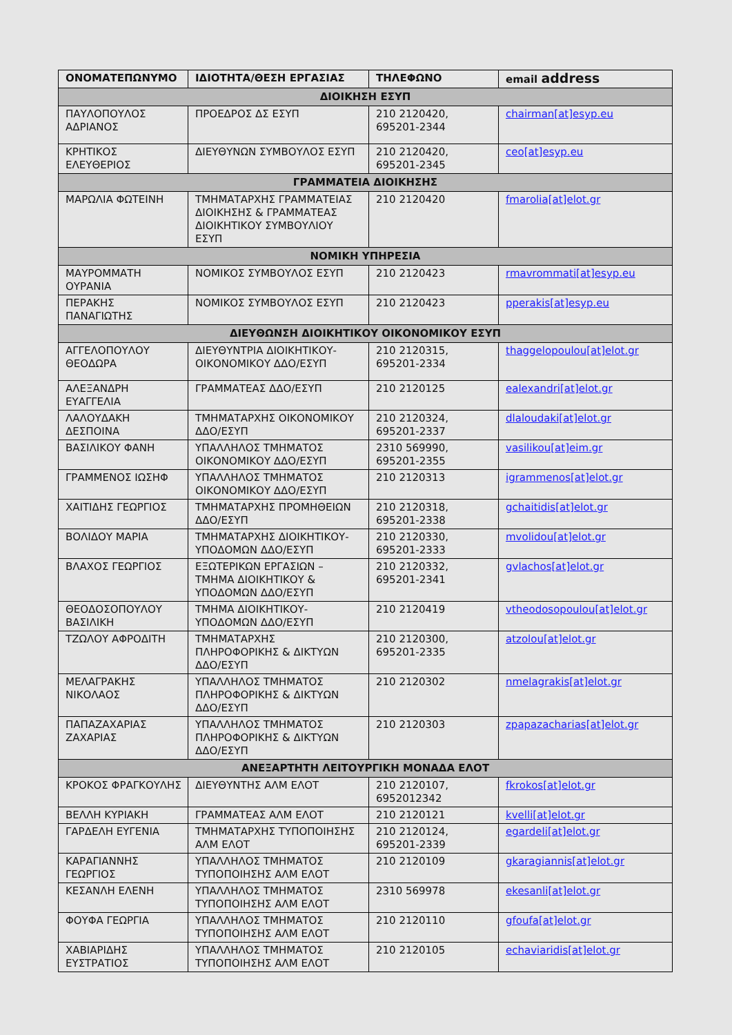| ΟΝΟΜΑΤΕΠΩΝΥΜΟ | ΙΔΙΟΤΗΤΑ/ΘΕΣΗ ΕΡΓΑΣΙΑΣ | ΤΗΛΕΦΩΝΟ | email address |
| --- | --- | --- | --- |
| ΔΙΟΙΚΗΣΗ ΕΣΥΠ | | | |
| ΠΑΥΛΟΠΟΥΛΟΣ ΑΔΡΙΑΝΟΣ | ΠΡΟΕΔΡΟΣ ΔΣ ΕΣΥΠ | 210 2120420, 695201-2344 | chairman[at]esyp.eu |
| ΚΡΗΤΙΚΟΣ ΕΛΕΥΘΕΡΙΟΣ | ΔΙΕΥΘΥΝΩΝ ΣΥΜΒΟΥΛΟΣ ΕΣΥΠ | 210 2120420, 695201-2345 | ceo[at]esyp.eu |
| ΓΡΑΜΜΑΤΕΙΑ ΔΙΟΙΚΗΣΗΣ | | | |
| ΜΑΡΩΛΙΑ ΦΩΤΕΙΝΗ | ΤΜΗΜΑΤΑΡΧΗΣ ΓΡΑΜΜΑΤΕΙΑΣ ΔΙΟΙΚΗΣΗΣ & ΓΡΑΜΜΑΤΕΑΣ ΔΙΟΙΚΗΤΙΚΟΥ ΣΥΜΒΟΥΛΙΟΥ ΕΣΥΠ | 210 2120420 | fmarolia[at]elot.gr |
| ΝΟΜΙΚΗ ΥΠΗΡΕΣΙΑ | | | |
| ΜΑΥΡΟΜΜΑΤΗ ΟΥΡΑΝΙΑ | ΝΟΜΙΚΟΣ ΣΥΜΒΟΥΛΟΣ ΕΣΥΠ | 210 2120423 | rmavrommati[at]esyp.eu |
| ΠΕΡΑΚΗΣ ΠΑΝΑΓΙΩΤΗΣ | ΝΟΜΙΚΟΣ ΣΥΜΒΟΥΛΟΣ ΕΣΥΠ | 210 2120423 | pperakis[at]esyp.eu |
| ΔΙΕΥΘΩΝΣΗ ΔΙΟΙΚΗΤΙΚΟΥ ΟΙΚΟΝΟΜΙΚΟΥ ΕΣΥΠ | | | |
| ΑΓΓΕΛΟΠΟΥΛΟΥ ΘΕΟΔΩΡΑ | ΔΙΕΥΘΥΝΤΡΙΑ ΔΙΟΙΚΗΤΙΚΟΥ-ΟΙΚΟΝΟΜΙΚΟΥ ΔΔΟ/ΕΣΥΠ | 210 2120315, 695201-2334 | thaggelopoulou[at]elot.gr |
| ΑΛΕΞΑΝΔΡΗ ΕΥΑΓΓΕΛΙΑ | ΓΡΑΜΜΑΤΕΑΣ ΔΔΟ/ΕΣΥΠ | 210 2120125 | ealexandri[at]elot.gr |
| ΛΑΛΟΥΔΑΚΗ ΔΕΣΠΟΙΝΑ | ΤΜΗΜΑΤΑΡΧΗΣ ΟΙΚΟΝΟΜΙΚΟΥ ΔΔΟ/ΕΣΥΠ | 210 2120324, 695201-2337 | dlaloudaki[at]elot.gr |
| ΒΑΣΙΛΙΚΟΥ ΦΑΝΗ | ΥΠΑΛΛΗΛΟΣ ΤΜΗΜΑΤΟΣ ΟΙΚΟΝΟΜΙΚΟΥ ΔΔΟ/ΕΣΥΠ | 2310 569990, 695201-2355 | vasilikou[at]eim.gr |
| ΓΡΑΜΜΕΝΟΣ ΙΩΣΗΦ | ΥΠΑΛΛΗΛΟΣ ΤΜΗΜΑΤΟΣ ΟΙΚΟΝΟΜΙΚΟΥ ΔΔΟ/ΕΣΥΠ | 210 2120313 | igrammenos[at]elot.gr |
| ΧΑΙΤΙΔΗΣ ΓΕΩΡΓΙΟΣ | ΤΜΗΜΑΤΑΡΧΗΣ ΠΡΟΜΗΘΕΙΩΝ ΔΔΟ/ΕΣΥΠ | 210 2120318, 695201-2338 | gchaitidis[at]elot.gr |
| ΒΟΛΙΔΟΥ ΜΑΡΙΑ | ΤΜΗΜΑΤΑΡΧΗΣ ΔΙΟΙΚΗΤΙΚΟΥ-ΥΠΟΔΟΜΩΝ ΔΔΟ/ΕΣΥΠ | 210 2120330, 695201-2333 | mvolidou[at]elot.gr |
| ΒΛΑΧΟΣ ΓΕΩΡΓΙΟΣ | ΕΞΩΤΕΡΙΚΩΝ ΕΡΓΑΣΙΩΝ – ΤΜΗΜΑ ΔΙΟΙΚΗΤΙΚΟΥ & ΥΠΟΔΟΜΩΝ ΔΔΟ/ΕΣΥΠ | 210 2120332, 695201-2341 | gvlachos[at]elot.gr |
| ΘΕΟΔΟΣΟΠΟΥΛΟΥ ΒΑΣΙΛΙΚΗ | ΤΜΗΜΑ ΔΙΟΙΚΗΤΙΚΟΥ-ΥΠΟΔΟΜΩΝ ΔΔΟ/ΕΣΥΠ | 210 2120419 | vtheodosopoulou[at]elot.gr |
| ΤΖΩΛΟΥ ΑΦΡΟΔΙΤΗ | ΤΜΗΜΑΤΑΡΧΗΣ ΠΛΗΡΟΦΟΡΙΚΗΣ & ΔΙΚΤΥΩΝ ΔΔΟ/ΕΣΥΠ | 210 2120300, 695201-2335 | atzolou[at]elot.gr |
| ΜΕΛΑΓΡΑΚΗΣ ΝΙΚΟΛΑΟΣ | ΥΠΑΛΛΗΛΟΣ ΤΜΗΜΑΤΟΣ ΠΛΗΡΟΦΟΡΙΚΗΣ & ΔΙΚΤΥΩΝ ΔΔΟ/ΕΣΥΠ | 210 2120302 | nmelagrakis[at]elot.gr |
| ΠΑΠΑΖΑΧΑΡΙΑΣ ΖΑΧΑΡΙΑΣ | ΥΠΑΛΛΗΛΟΣ ΤΜΗΜΑΤΟΣ ΠΛΗΡΟΦΟΡΙΚΗΣ & ΔΙΚΤΥΩΝ ΔΔΟ/ΕΣΥΠ | 210 2120303 | zpapazacharias[at]elot.gr |
| ΑΝΕΞΑΡΤΗΤΗ ΛΕΙΤΟΥΡΓΙΚΗ ΜΟΝΑΔΑ ΕΛΟΤ | | | |
| ΚΡΟΚΟΣ ΦΡΑΓΚΟΥΛΗΣ | ΔΙΕΥΘΥΝΤΗΣ ΑΛΜ ΕΛΟΤ | 210 2120107, 6952012342 | fkrokos[at]elot.gr |
| ΒΕΛΛΗ ΚΥΡΙΑΚΗ | ΓΡΑΜΜΑΤΕΑΣ ΑΛΜ ΕΛΟΤ | 210 2120121 | kvelli[at]elot.gr |
| ΓΑΡΔΕΛΗ ΕΥΓΕΝΙΑ | ΤΜΗΜΑΤΑΡΧΗΣ ΤΥΠΟΠΟΙΗΣΗΣ ΑΛΜ ΕΛΟΤ | 210 2120124, 695201-2339 | egardeli[at]elot.gr |
| ΚΑΡΑΓΙΑΝΝΗΣ ΓΕΩΡΓΙΟΣ | ΥΠΑΛΛΗΛΟΣ ΤΜΗΜΑΤΟΣ ΤΥΠΟΠΟΙΗΣΗΣ ΑΛΜ ΕΛΟΤ | 210 2120109 | gkaragiannis[at]elot.gr |
| ΚΕΣΑΝΛΗ ΕΛΕΝΗ | ΥΠΑΛΛΗΛΟΣ ΤΜΗΜΑΤΟΣ ΤΥΠΟΠΟΙΗΣΗΣ ΑΛΜ ΕΛΟΤ | 2310 569978 | ekesanli[at]elot.gr |
| ΦΟΥΦΑ ΓΕΩΡΓΙΑ | ΥΠΑΛΛΗΛΟΣ ΤΜΗΜΑΤΟΣ ΤΥΠΟΠΟΙΗΣΗΣ ΑΛΜ ΕΛΟΤ | 210 2120110 | gfoufa[at]elot.gr |
| ΧΑΒΙΑΡΙΔΗΣ ΕΥΣΤΡΑΤΙΟΣ | ΥΠΑΛΛΗΛΟΣ ΤΜΗΜΑΤΟΣ ΤΥΠΟΠΟΙΗΣΗΣ ΑΛΜ ΕΛΟΤ | 210 2120105 | echaviaridis[at]elot.gr |